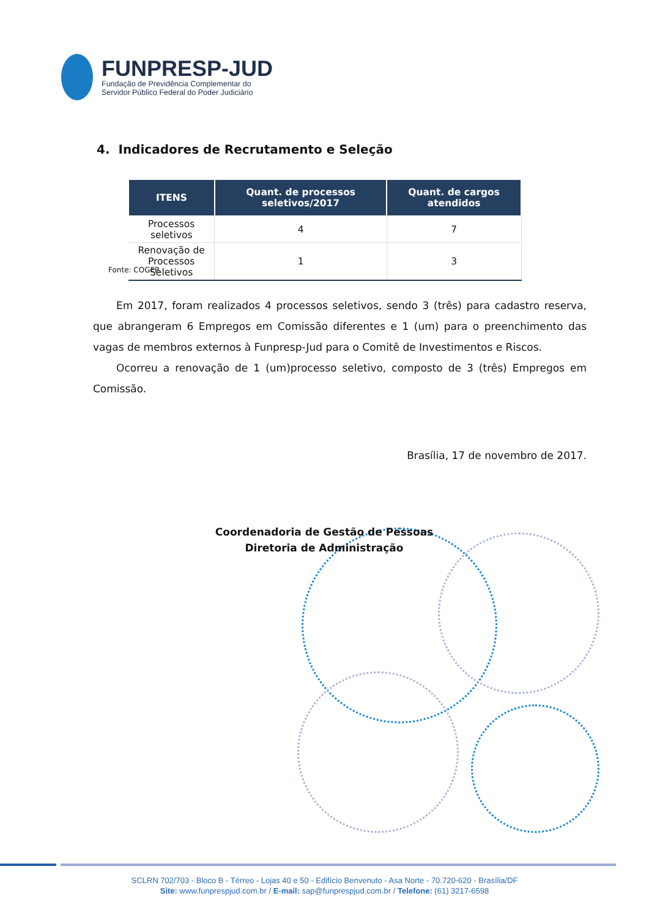FUNPRESP-JUD
Fundação de Previdência Complementar do
Servidor Público Federal do Poder Judiciário
4. Indicadores de Recrutamento e Seleção
| ITENS | Quant. de processos seletivos/2017 | Quant. de cargos atendidos |
| --- | --- | --- |
| Processos seletivos | 4 | 7 |
| Renovação de Processos Seletivos | 1 | 3 |
Fonte: COGEP.
Em 2017, foram realizados 4 processos seletivos, sendo 3 (três) para cadastro reserva, que abrangeram 6 Empregos em Comissão diferentes e 1 (um) para o preenchimento das vagas de membros externos à Funpresp-Jud para o Comitê de Investimentos e Riscos.
Ocorreu a renovação de 1 (um)processo seletivo, composto de 3 (três) Empregos em Comissão.
Brasília, 17 de novembro de 2017.
Coordenadoria de Gestão de Pessoas
Diretoria de Administração
SCLRN 702/703 - Bloco B - Térreo - Lojas 40 e 50 - Edifício Benvenuto - Asa Norte - 70.720-620 - Brasília/DF
Site: www.funprespjud.com.br / E-mail: sap@funprespjud.com.br / Telefone: (61) 3217-6598